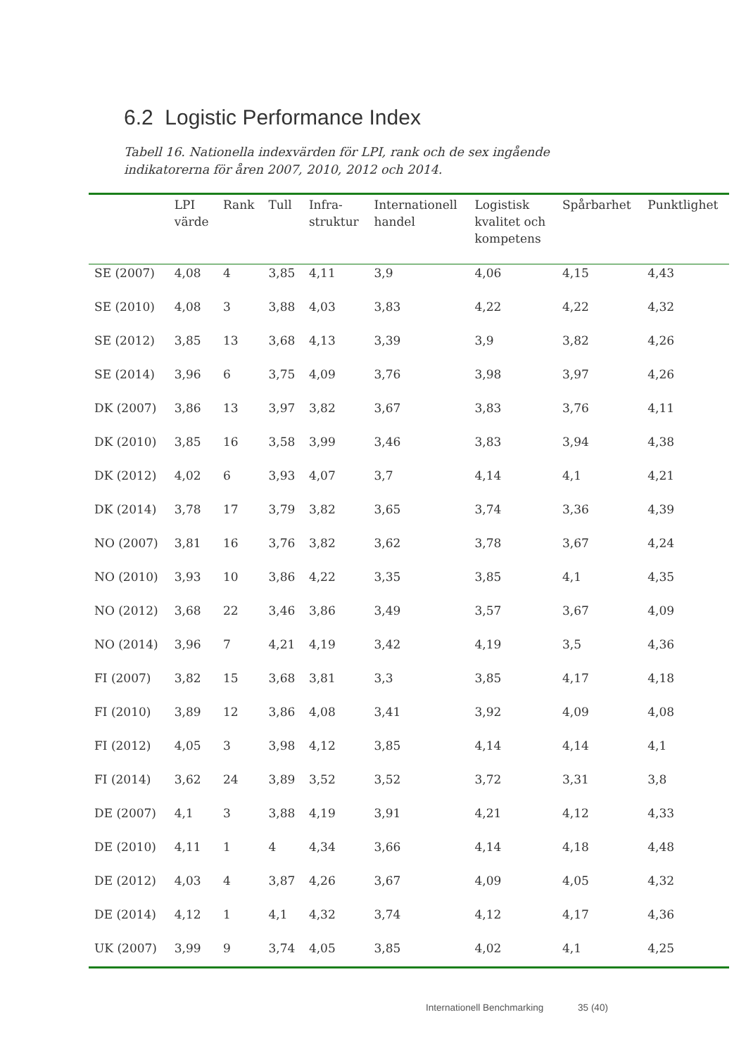6.2 Logistic Performance Index
Tabell 16. Nationella indexvärden för LPI, rank och de sex ingående indikatorerna för åren 2007, 2010, 2012 och 2014.
| | LPI värde | Rank | Tull | Infra- struktur | Internationell handel | Logistisk kvalitet och kompetens | Spårbarhet | Punktlighet |
| --- | --- | --- | --- | --- | --- | --- | --- | --- |
| SE (2007) | 4,08 | 4 | 3,85 | 4,11 | 3,9 | 4,06 | 4,15 | 4,43 |
| SE (2010) | 4,08 | 3 | 3,88 | 4,03 | 3,83 | 4,22 | 4,22 | 4,32 |
| SE (2012) | 3,85 | 13 | 3,68 | 4,13 | 3,39 | 3,9 | 3,82 | 4,26 |
| SE (2014) | 3,96 | 6 | 3,75 | 4,09 | 3,76 | 3,98 | 3,97 | 4,26 |
| DK (2007) | 3,86 | 13 | 3,97 | 3,82 | 3,67 | 3,83 | 3,76 | 4,11 |
| DK (2010) | 3,85 | 16 | 3,58 | 3,99 | 3,46 | 3,83 | 3,94 | 4,38 |
| DK (2012) | 4,02 | 6 | 3,93 | 4,07 | 3,7 | 4,14 | 4,1 | 4,21 |
| DK (2014) | 3,78 | 17 | 3,79 | 3,82 | 3,65 | 3,74 | 3,36 | 4,39 |
| NO (2007) | 3,81 | 16 | 3,76 | 3,82 | 3,62 | 3,78 | 3,67 | 4,24 |
| NO (2010) | 3,93 | 10 | 3,86 | 4,22 | 3,35 | 3,85 | 4,1 | 4,35 |
| NO (2012) | 3,68 | 22 | 3,46 | 3,86 | 3,49 | 3,57 | 3,67 | 4,09 |
| NO (2014) | 3,96 | 7 | 4,21 | 4,19 | 3,42 | 4,19 | 3,5 | 4,36 |
| FI (2007) | 3,82 | 15 | 3,68 | 3,81 | 3,3 | 3,85 | 4,17 | 4,18 |
| FI (2010) | 3,89 | 12 | 3,86 | 4,08 | 3,41 | 3,92 | 4,09 | 4,08 |
| FI (2012) | 4,05 | 3 | 3,98 | 4,12 | 3,85 | 4,14 | 4,14 | 4,1 |
| FI (2014) | 3,62 | 24 | 3,89 | 3,52 | 3,52 | 3,72 | 3,31 | 3,8 |
| DE (2007) | 4,1 | 3 | 3,88 | 4,19 | 3,91 | 4,21 | 4,12 | 4,33 |
| DE (2010) | 4,11 | 1 | 4 | 4,34 | 3,66 | 4,14 | 4,18 | 4,48 |
| DE (2012) | 4,03 | 4 | 3,87 | 4,26 | 3,67 | 4,09 | 4,05 | 4,32 |
| DE (2014) | 4,12 | 1 | 4,1 | 4,32 | 3,74 | 4,12 | 4,17 | 4,36 |
| UK (2007) | 3,99 | 9 | 3,74 | 4,05 | 3,85 | 4,02 | 4,1 | 4,25 |
Internationell Benchmarking 35 (40)